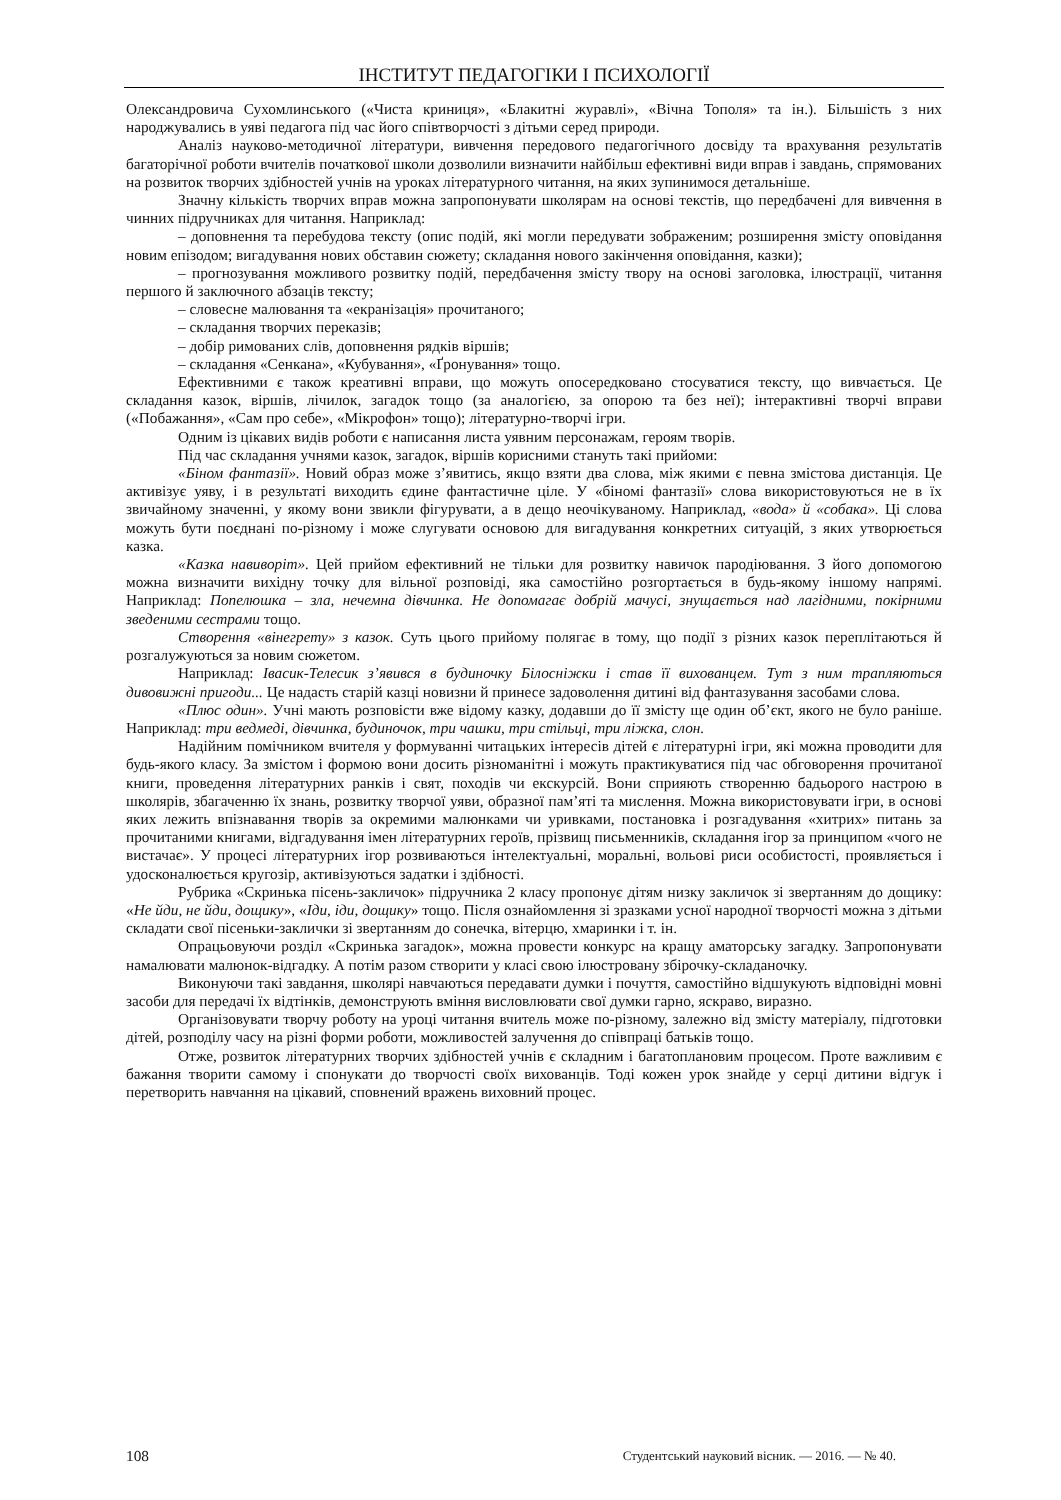ІНСТИТУТ ПЕДАГОГІКИ І ПСИХОЛОГІЇ
Олександровича Сухомлинського («Чиста криниця», «Блакитні журавлі», «Вічна Тополя» та ін.). Більшість з них народжувались в уяві педагога під час його співтворчості з дітьми серед природи.
Аналіз науково-методичної літератури, вивчення передового педагогічного досвіду та врахування результатів багаторічної роботи вчителів початкової школи дозволили визначити найбільш ефективні види вправ і завдань, спрямованих на розвиток творчих здібностей учнів на уроках літературного читання, на яких зупинимося детальніше.
Значну кількість творчих вправ можна запропонувати школярам на основі текстів, що передбачені для вивчення в чинних підручниках для читання. Наприклад:
– доповнення та перебудова тексту (опис подій, які могли передувати зображеним; розширення змісту оповідання новим епізодом; вигадування нових обставин сюжету; складання нового закінчення оповідання, казки);
– прогнозування можливого розвитку подій, передбачення змісту твору на основі заголовка, ілюстрації, читання першого й заключного абзаців тексту;
– словесне малювання та «екранізація» прочитаного;
– складання творчих переказів;
– добір римованих слів, доповнення рядків віршів;
– складання «Сенкана», «Кубування», «Ґронування» тощо.
Ефективними є також креативні вправи, що можуть опосередковано стосуватися тексту, що вивчається. Це складання казок, віршів, лічилок, загадок тощо (за аналогією, за опорою та без неї); інтерактивні творчі вправи («Побажання», «Сам про себе», «Мікрофон» тощо); літературно-творчі ігри.
Одним із цікавих видів роботи є написання листа уявним персонажам, героям творів.
Під час складання учнями казок, загадок, віршів корисними стануть такі прийоми:
«Біном фантазії». Новий образ може з’явитись, якщо взяти два слова, між якими є певна змістова дистанція. Це активізує уяву, і в результаті виходить єдине фантастичне ціле. У «біномі фантазії» слова використовуються не в їх звичайному значенні, у якому вони звикли фігурувати, а в дещо неочікуваному. Наприклад, «вода» й «собака». Ці слова можуть бути поєднані по-різному і може слугувати основою для вигадування конкретних ситуацій, з яких утворюється казка.
«Казка навиворіт». Цей прийом ефективний не тільки для розвитку навичок пародіювання. З його допомогою можна визначити вихідну точку для вільної розповіді, яка самостійно розгортається в будь-якому іншому напрямі. Наприклад: Попелюшка – зла, нечемна дівчинка. Не допомагає добрій мачусі, знущається над лагідними, покірними зведеними сестрами тощо.
Створення «вінегрету» з казок. Суть цього прийому полягає в тому, що події з різних казок переплітаються й розгалужуються за новим сюжетом.
Наприклад: Івасик-Телесик з’явився в будиночку Білосніжки і став її вихованцем. Тут з ним трапляються дивовижні пригоди... Це надасть старій казці новизни й принесе задоволення дитині від фантазування засобами слова.
«Плюс один». Учні мають розповісти вже відому казку, додавши до її змісту ще один об’єкт, якого не було раніше. Наприклад: три ведмеді, дівчинка, будиночок, три чашки, три стільці, три ліжка, слон.
Надійним помічником вчителя у формуванні читацьких інтересів дітей є літературні ігри, які можна проводити для будь-якого класу. За змістом і формою вони досить різноманітні і можуть практикуватися під час обговорення прочитаної книги, проведення літературних ранків і свят, походів чи екскурсій. Вони сприяють створенню бадьорого настрою в школярів, збагаченню їх знань, розвитку творчої уяви, образної пам’яті та мислення. Можна використовувати ігри, в основі яких лежить впізнавання творів за окремими малюнками чи уривками, постановка і розгадування «хитрих» питань за прочитаними книгами, відгадування імен літературних героїв, прізвищ письменників, складання ігор за принципом «чого не вистачає». У процесі літературних ігор розвиваються інтелектуальні, моральні, вольові риси особистості, проявляється і удосконалюється кругозір, активізуються задатки і здібності.
Рубрика «Скринька пісень-закличок» підручника 2 класу пропонує дітям низку закличок зі звертанням до дощику: «Не йди, не йди, дощику», «Іди, іди, дощику» тощо. Після ознайомлення зі зразками усної народної творчості можна з дітьми складати свої пісеньки-заклички зі звертанням до сонечка, вітерцю, хмаринки і т. ін.
Опрацьовуючи розділ «Скринька загадок», можна провести конкурс на кращу аматорську загадку. Запропонувати намалювати малюнок-відгадку. А потім разом створити у класі свою ілюстровану збірочку-складаночку.
Виконуючи такі завдання, школярі навчаються передавати думки і почуття, самостійно відшукують відповідні мовні засоби для передачі їх відтінків, демонструють вміння висловлювати свої думки гарно, яскраво, виразно.
Організовувати творчу роботу на уроці читання вчитель може по-різному, залежно від змісту матеріалу, підготовки дітей, розподілу часу на різні форми роботи, можливостей залучення до співпраці батьків тощо.
Отже, розвиток літературних творчих здібностей учнів є складним і багатоплановим процесом. Проте важливим є бажання творити самому і спонукати до творчості своїх вихованців. Тоді кожен урок знайде у серці дитини відгук і перетворить навчання на цікавий, сповнений вражень виховний процес.
108 Студентський науковий вісник. — 2016. — № 40.